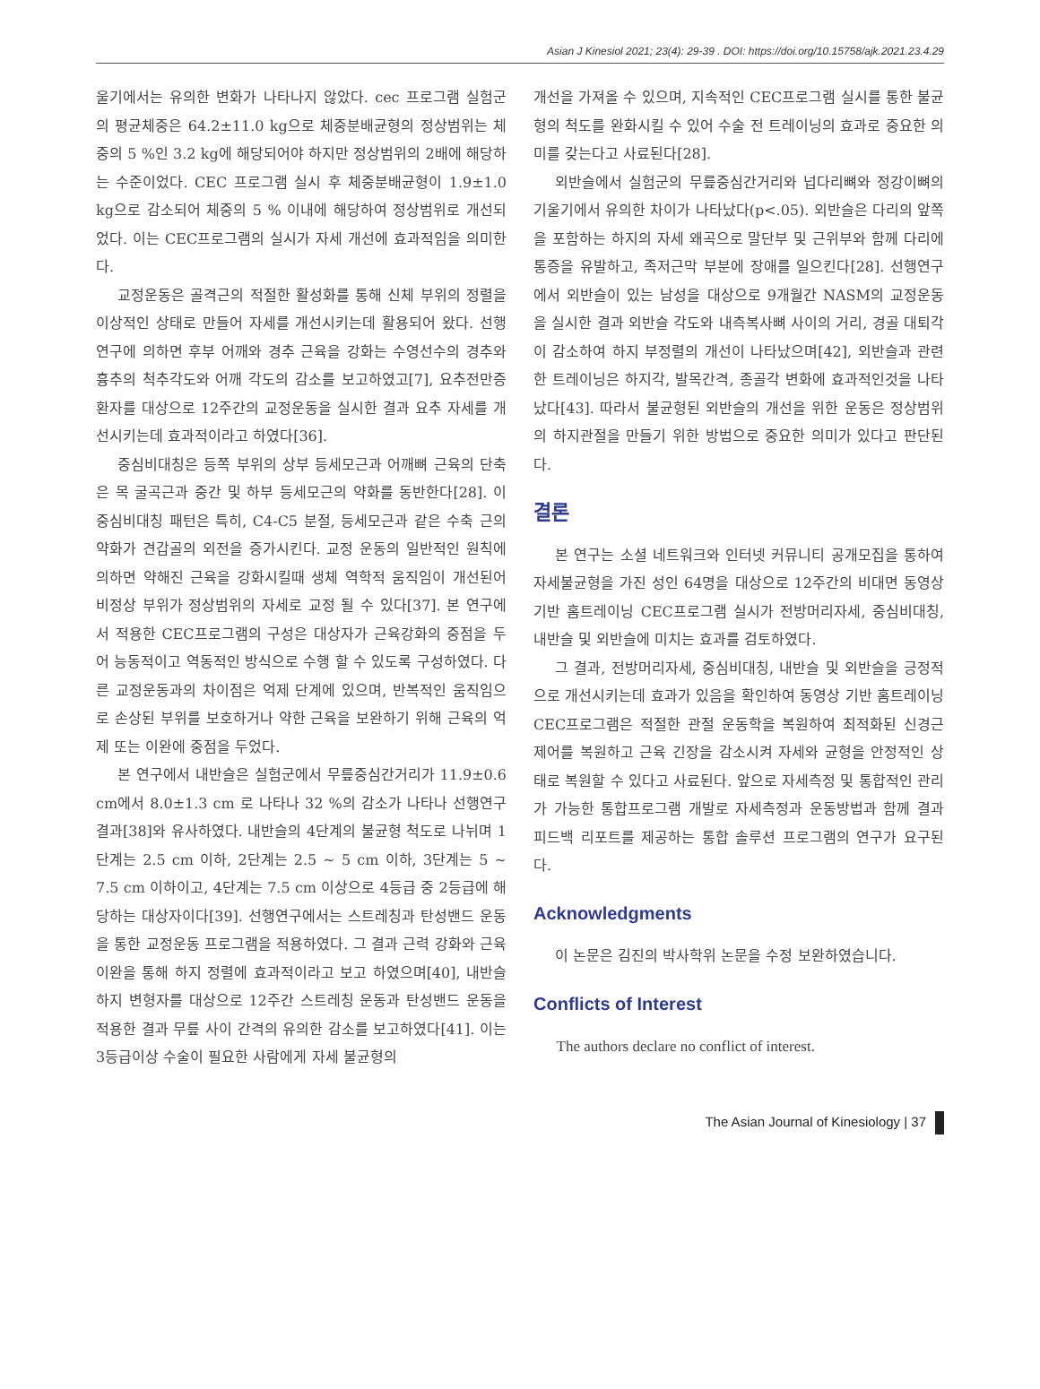Asian J Kinesiol 2021; 23(4): 29-39 . DOI: https://doi.org/10.15758/ajk.2021.23.4.29
울기에서는 유의한 변화가 나타나지 않았다. cec 프로그램 실험군의 평균체중은 64.2±11.0 kg으로 체중분배균형의 정상범위는 체중의 5 %인 3.2 kg에 해당되어야 하지만 정상범위의 2배에 해당하는 수준이었다. CEC 프로그램 실시 후 체중분배균형이 1.9±1.0 kg으로 감소되어 체중의 5 % 이내에 해당하여 정상범위로 개선되었다. 이는 CEC프로그램의 실시가 자세 개선에 효과적임을 의미한다.
교정운동은 골격근의 적절한 활성화를 통해 신체 부위의 정렬을 이상적인 상태로 만들어 자세를 개선시키는데 활용되어 왔다. 선행연구에 의하면 후부 어깨와 경추 근육을 강화는 수영선수의 경추와 흉추의 척추각도와 어깨 각도의 감소를 보고하였고[7], 요추전만증 환자를 대상으로 12주간의 교정운동을 실시한 결과 요추 자세를 개선시키는데 효과적이라고 하였다[36].
중심비대칭은 등쪽 부위의 상부 등세모근과 어깨뼈 근육의 단축은 목 굴곡근과 중간 및 하부 등세모근의 약화를 동반한다[28]. 이 중심비대칭 패턴은 특히, C4-C5 분절, 등세모근과 같은 수축 근의 약화가 견갑골의 외전을 증가시킨다. 교정 운동의 일반적인 원칙에 의하면 약해진 근육을 강화시킬때 생체 역학적 움직임이 개선된어 비정상 부위가 정상범위의 자세로 교정 될 수 있다[37]. 본 연구에서 적용한 CEC프로그램의 구성은 대상자가 근육강화의 중점을 두어 능동적이고 역동적인 방식으로 수행 할 수 있도록 구성하였다. 다른 교정운동과의 차이점은 억제 단계에 있으며, 반복적인 움직임으로 손상된 부위를 보호하거나 약한 근육을 보완하기 위해 근육의 억제 또는 이완에 중점을 두었다.
본 연구에서 내반슬은 실험군에서 무릎중심간거리가 11.9±0.6 cm에서 8.0±1.3 cm 로 나타나 32 %의 감소가 나타나 선행연구 결과[38]와 유사하였다. 내반슬의 4단계의 불균형 척도로 나뉘며 1단계는 2.5 cm 이하, 2단계는 2.5 ~ 5 cm 이하, 3단계는 5 ~ 7.5 cm 이하이고, 4단계는 7.5 cm 이상으로 4등급 중 2등급에 해당하는 대상자이다[39]. 선행연구에서는 스트레칭과 탄성밴드 운동을 통한 교정운동 프로그램을 적용하였다. 그 결과 근력 강화와 근육 이완을 통해 하지 정렬에 효과적이라고 보고 하였으며[40], 내반슬 하지 변형자를 대상으로 12주간 스트레칭 운동과 탄성밴드 운동을 적용한 결과 무릎 사이 간격의 유의한 감소를 보고하였다[41]. 이는 3등급이상 수술이 필요한 사람에게 자세 불균형의
개선을 가져올 수 있으며, 지속적인 CEC프로그램 실시를 통한 불균형의 척도를 완화시킬 수 있어 수술 전 트레이닝의 효과로 중요한 의미를 갖는다고 사료된다[28].
외반슬에서 실험군의 무릎중심간거리와 넙다리뼈와 정강이뼈의 기울기에서 유의한 차이가 나타났다(p<.05). 외반슬은 다리의 앞쪽을 포함하는 하지의 자세 왜곡으로 말단부 및 근위부와 함께 다리에 통증을 유발하고, 족저근막 부분에 장애를 일으킨다[28]. 선행연구에서 외반슬이 있는 남성을 대상으로 9개월간 NASM의 교정운동을 실시한 결과 외반슬 각도와 내측복사뼈 사이의 거리, 경골 대퇴각이 감소하여 하지 부정렬의 개선이 나타났으며[42], 외반슬과 관련한 트레이닝은 하지각, 발목간격, 종골각 변화에 효과적인것을 나타났다[43]. 따라서 불균형된 외반슬의 개선을 위한 운동은 정상범위의 하지관절을 만들기 위한 방법으로 중요한 의미가 있다고 판단된다.
결론
본 연구는 소셜 네트워크와 인터넷 커뮤니티 공개모집을 통하여 자세불균형을 가진 성인 64명을 대상으로 12주간의 비대면 동영상 기반 홈트레이닝 CEC프로그램 실시가 전방머리자세, 중심비대칭, 내반슬 및 외반슬에 미치는 효과를 검토하였다.
그 결과, 전방머리자세, 중심비대칭, 내반슬 및 외반슬을 긍정적으로 개선시키는데 효과가 있음을 확인하여 동영상 기반 홈트레이닝 CEC프로그램은 적절한 관절 운동학을 복원하여 최적화된 신경근 제어를 복원하고 근육 긴장을 감소시켜 자세와 균형을 안정적인 상태로 복원할 수 있다고 사료된다. 앞으로 자세측정 및 통합적인 관리가 가능한 통합프로그램 개발로 자세측정과 운동방법과 함께 결과 피드백 리포트를 제공하는 통합 솔루션 프로그램의 연구가 요구된다.
Acknowledgments
이 논문은 김진의 박사학위 논문을 수정 보완하였습니다.
Conflicts of Interest
The authors declare no conflict of interest.
The Asian Journal of Kinesiology | 37